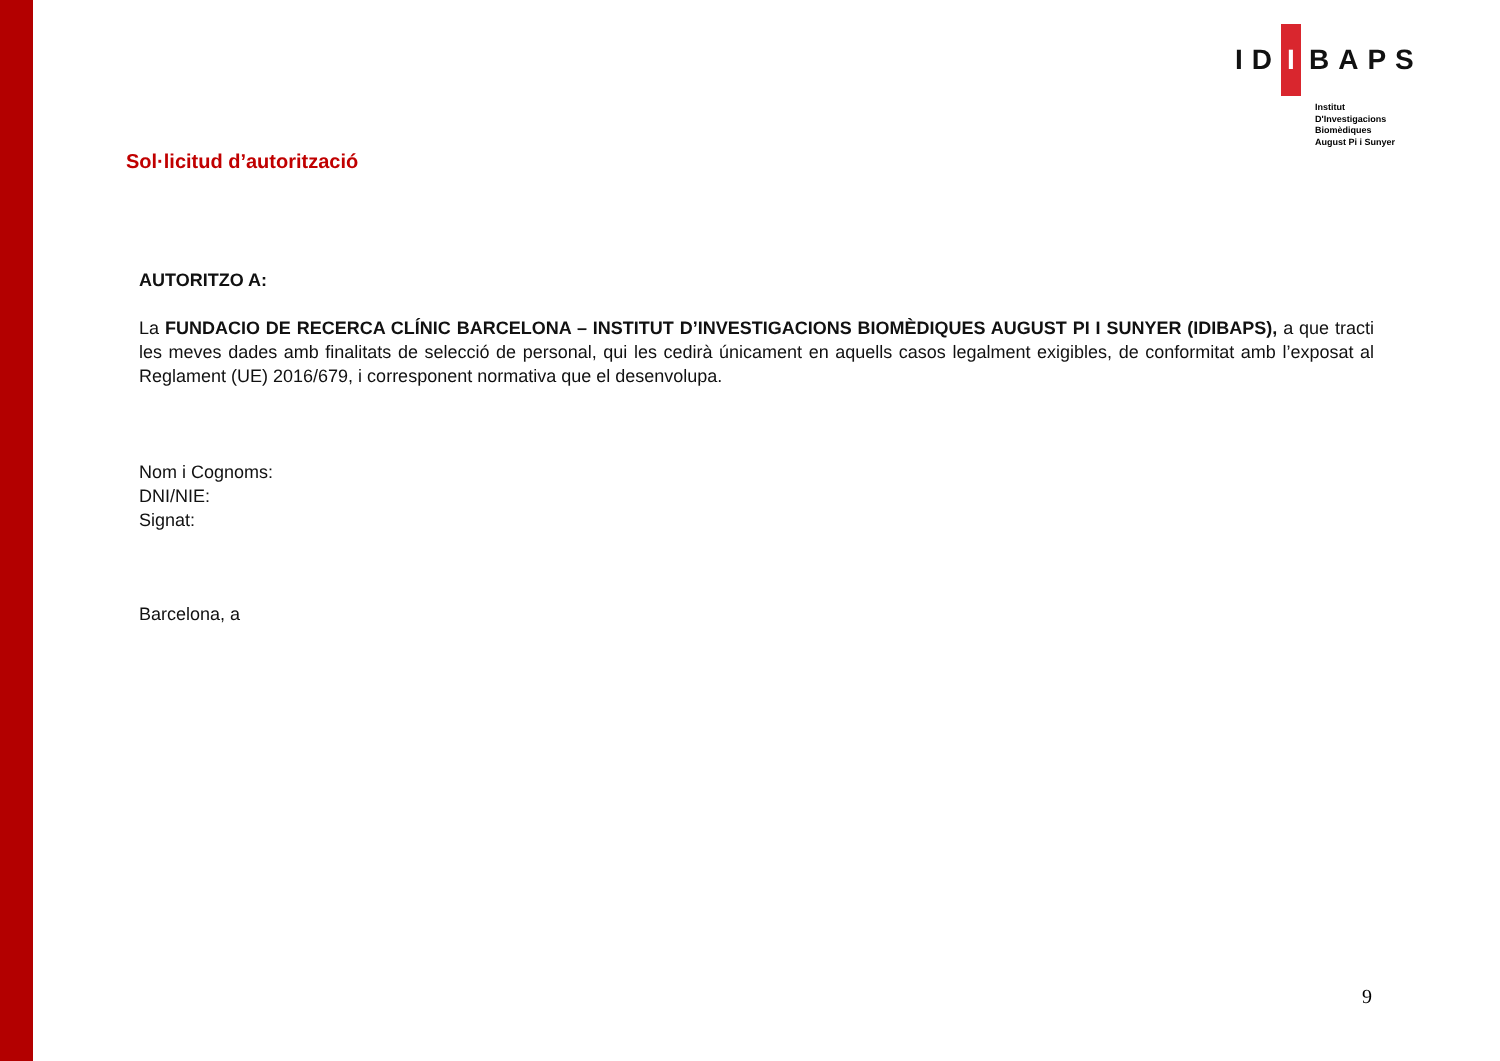ID I BAPS
Institut
D'Investigacions
Biomèdiques
August Pi i Sunyer
Sol·licitud d’autorització
AUTORITZO A:
La FUNDACIO DE RECERCA CLÍNIC BARCELONA – INSTITUT D’INVESTIGACIONS BIOMÈDIQUES AUGUST PI I SUNYER (IDIBAPS), a que tracti les meves dades amb finalitats de selecció de personal, qui les cedirà únicament en aquells casos legalment exigibles, de conformitat amb l’exposat al Reglament (UE) 2016/679, i corresponent normativa que el desenvolupa.
Nom i Cognoms:
DNI/NIE:
Signat:
Barcelona, a
9